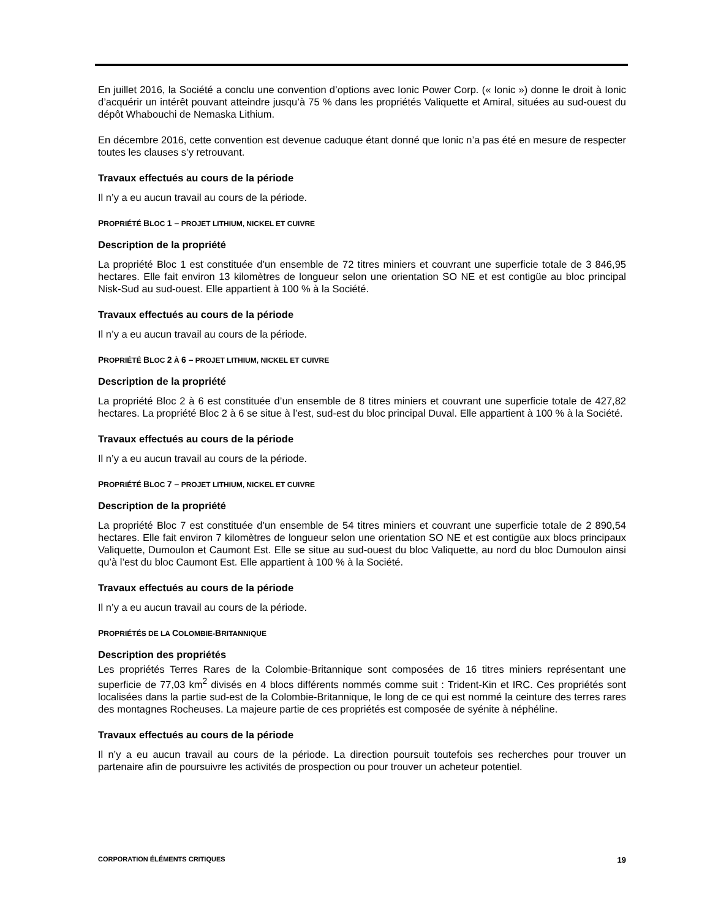En juillet 2016, la Société a conclu une convention d’options avec Ionic Power Corp. (« Ionic ») donne le droit à Ionic d’acquérir un intérêt pouvant atteindre jusqu’à 75 % dans les propriétés Valiquette et Amiral, situées au sud-ouest du dépôt Whabouchi de Nemaska Lithium.
En décembre 2016, cette convention est devenue caduque étant donné que Ionic n’a pas été en mesure de respecter toutes les clauses s’y retrouvant.
Travaux effectués au cours de la période
Il n’y a eu aucun travail au cours de la période.
PROPRIÉTÉ BLOC 1 – PROJET LITHIUM, NICKEL ET CUIVRE
Description de la propriété
La propriété Bloc 1 est constituée d’un ensemble de 72 titres miniers et couvrant une superficie totale de 3 846,95 hectares. Elle fait environ 13 kilomètres de longueur selon une orientation SO NE et est contigüe au bloc principal Nisk-Sud au sud-ouest. Elle appartient à 100 % à la Société.
Travaux effectués au cours de la période
Il n’y a eu aucun travail au cours de la période.
PROPRIÉTÉ BLOC 2 À 6 – PROJET LITHIUM, NICKEL ET CUIVRE
Description de la propriété
La propriété Bloc 2 à 6 est constituée d’un ensemble de 8 titres miniers et couvrant une superficie totale de 427,82 hectares. La propriété Bloc 2 à 6 se situe à l’est, sud-est du bloc principal Duval. Elle appartient à 100 % à la Société.
Travaux effectués au cours de la période
Il n’y a eu aucun travail au cours de la période.
PROPRIÉTÉ BLOC 7 – PROJET LITHIUM, NICKEL ET CUIVRE
Description de la propriété
La propriété Bloc 7 est constituée d’un ensemble de 54 titres miniers et couvrant une superficie totale de 2 890,54 hectares. Elle fait environ 7 kilomètres de longueur selon une orientation SO NE et est contigüe aux blocs principaux Valiquette, Dumoulon et Caumont Est. Elle se situe au sud-ouest du bloc Valiquette, au nord du bloc Dumoulon ainsi qu’à l’est du bloc Caumont Est. Elle appartient à 100 % à la Société.
Travaux effectués au cours de la période
Il n’y a eu aucun travail au cours de la période.
PROPRIÉTÉS DE LA COLOMBIE-BRITANNIQUE
Description des propriétés
Les propriétés Terres Rares de la Colombie-Britannique sont composées de 16 titres miniers représentant une superficie de 77,03 km<sup>2</sup> divisés en 4 blocs différents nommés comme suit : Trident-Kin et IRC. Ces propriétés sont localisées dans la partie sud-est de la Colombie-Britannique, le long de ce qui est nommé la ceinture des terres rares des montagnes Rocheuses. La majeure partie de ces propriétés est composée de syénite à néphéline.
Travaux effectués au cours de la période
Il n’y a eu aucun travail au cours de la période. La direction poursuit toutefois ses recherches pour trouver un partenaire afin de poursuivre les activités de prospection ou pour trouver un acheteur potentiel.
CORPORATION ÉLÉMENTS CRITIQUES 19